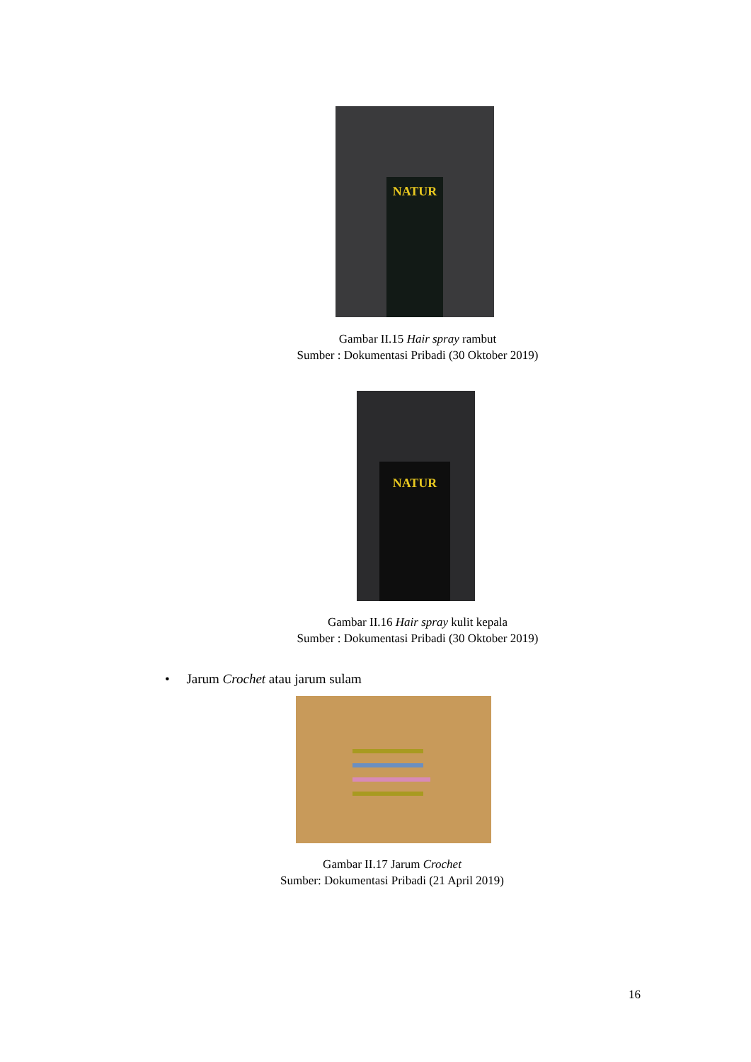NATUR
Gambar II.15 Hair spray rambut
Sumber : Dokumentasi Pribadi (30 Oktober 2019)
NATUR
Gambar II.16 Hair spray kulit kepala
Sumber : Dokumentasi Pribadi (30 Oktober 2019)
• Jarum Crochet atau jarum sulam
Gambar II.17 Jarum Crochet
Sumber: Dokumentasi Pribadi (21 April 2019)
16